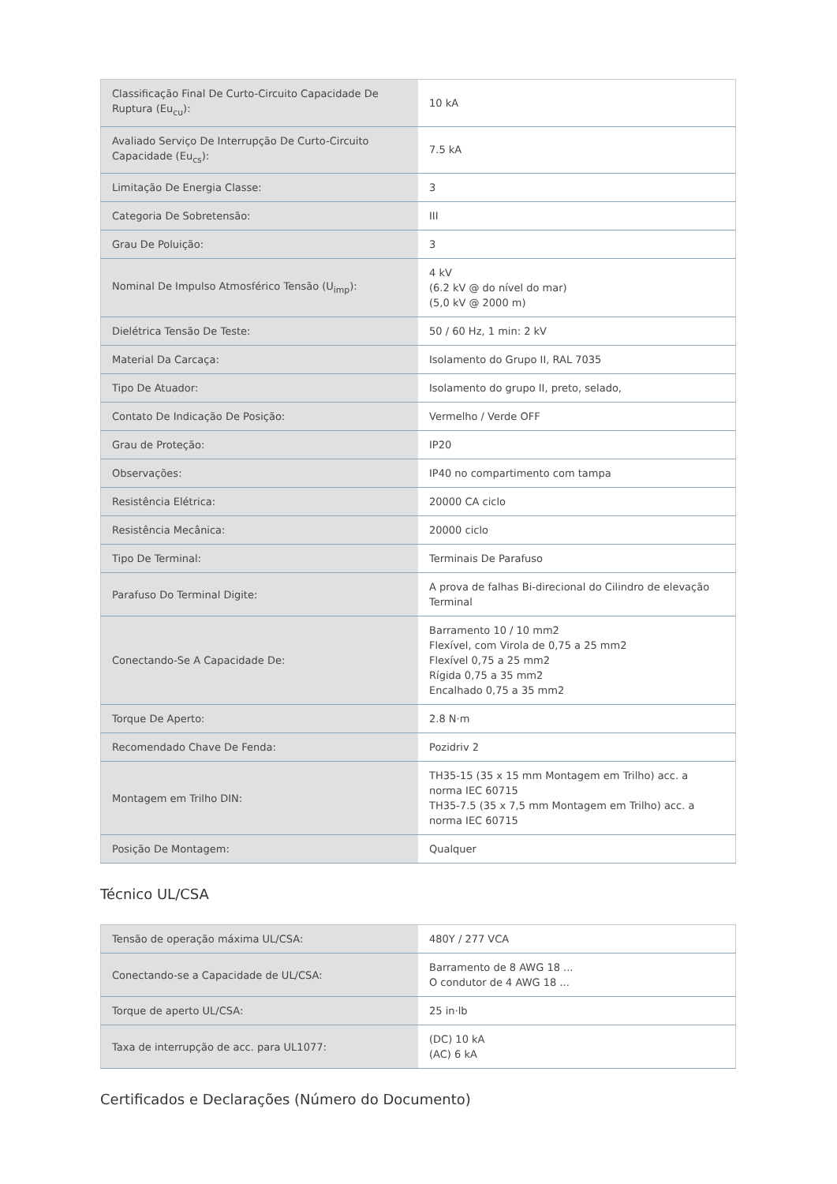| Classificação Final De Curto-Circuito Capacidade De Ruptura (Eu<sub>cu</sub>): | 10 kA |
| Avaliado Serviço De Interrupção De Curto-Circuito Capacidade (Eu<sub>cs</sub>): | 7.5 kA |
| Limitação De Energia Classe: | 3 |
| Categoria De Sobretensão: | III |
| Grau De Poluição: | 3 |
| Nominal De Impulso Atmosférico Tensão (U<sub>imp</sub>): | 4 kV (6.2 kV @ do nível do mar) (5,0 kV @ 2000 m) |
| Dielétrica Tensão De Teste: | 50 / 60 Hz, 1 min: 2 kV |
| Material Da Carcaça: | Isolamento do Grupo II, RAL 7035 |
| Tipo De Atuador: | Isolamento do grupo II, preto, selado, |
| Contato De Indicação De Posição: | Vermelho / Verde OFF |
| Grau de Proteção: | IP20 |
| Observações: | IP40 no compartimento com tampa |
| Resistência Elétrica: | 20000 CA ciclo |
| Resistência Mecânica: | 20000 ciclo |
| Tipo De Terminal: | Terminais De Parafuso |
| Parafuso Do Terminal Digite: | A prova de falhas Bi-direcional do Cilindro de elevação Terminal |
| Conectando-Se A Capacidade De: | Barramento 10 / 10 mm2 Flexível, com Virola de 0,75 a 25 mm2 Flexível 0,75 a 25 mm2 Rígida 0,75 a 35 mm2 Encalhado 0,75 a 35 mm2 |
| Torque De Aperto: | 2.8 N·m |
| Recomendado Chave De Fenda: | Pozidriv 2 |
| Montagem em Trilho DIN: | TH35-15 (35 x 15 mm Montagem em Trilho) acc. a norma IEC 60715 TH35-7.5 (35 x 7,5 mm Montagem em Trilho) acc. a norma IEC 60715 |
| Posição De Montagem: | Qualquer |
Técnico UL/CSA
| Tensão de operação máxima UL/CSA: | 480Y / 277 VCA |
| Conectando-se a Capacidade de UL/CSA: | Barramento de 8 AWG 18 ... O condutor de 4 AWG 18 ... |
| Torque de aperto UL/CSA: | 25 in·lb |
| Taxa de interrupção de acc. para UL1077: | (DC) 10 kA (AC) 6 kA |
Certificados e Declarações (Número do Documento)